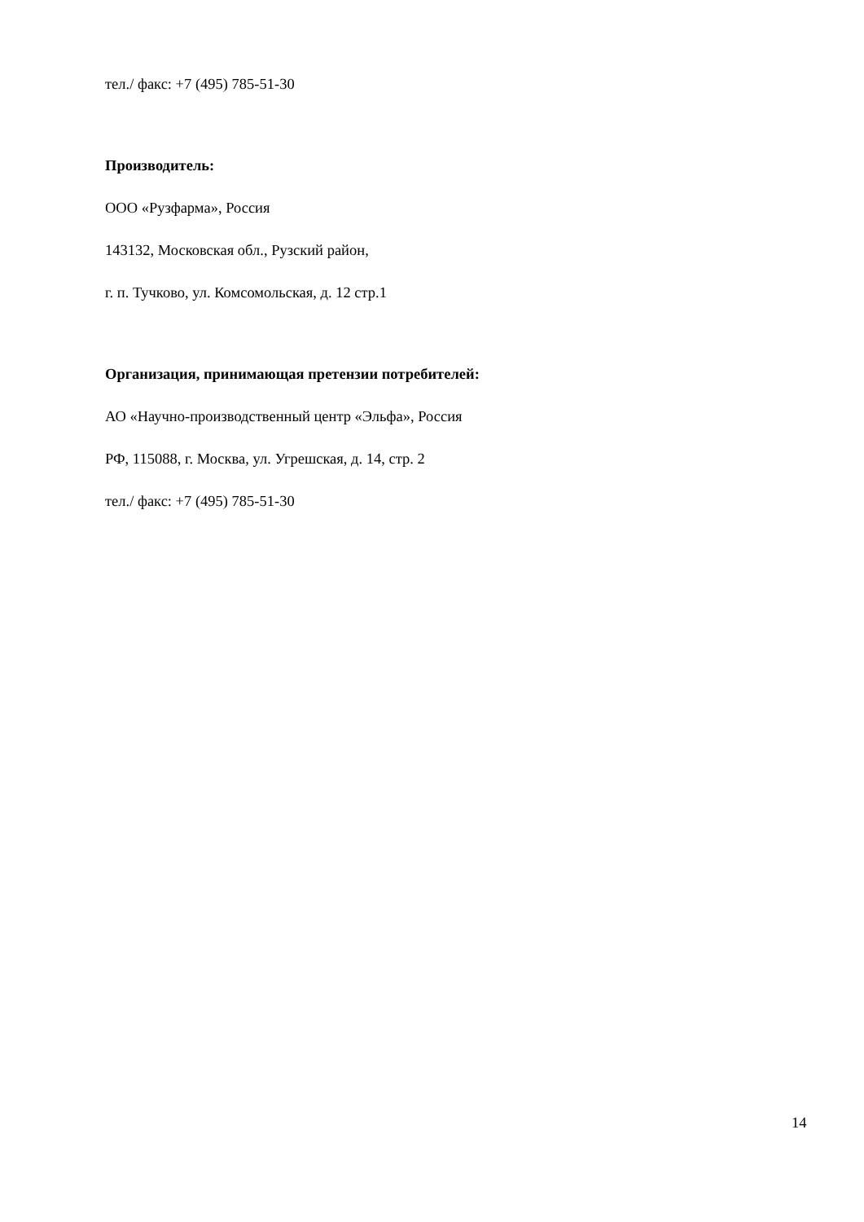тел./ факс: +7 (495) 785-51-30
Производитель:
ООО «Рузфарма», Россия
143132, Московская обл., Рузский район,
г. п. Тучково, ул. Комсомольская, д. 12 стр.1
Организация, принимающая претензии потребителей:
АО «Научно-производственный центр «Эльфа», Россия
РФ, 115088, г. Москва, ул. Угрешская, д. 14, стр. 2
тел./ факс: +7 (495) 785-51-30
14